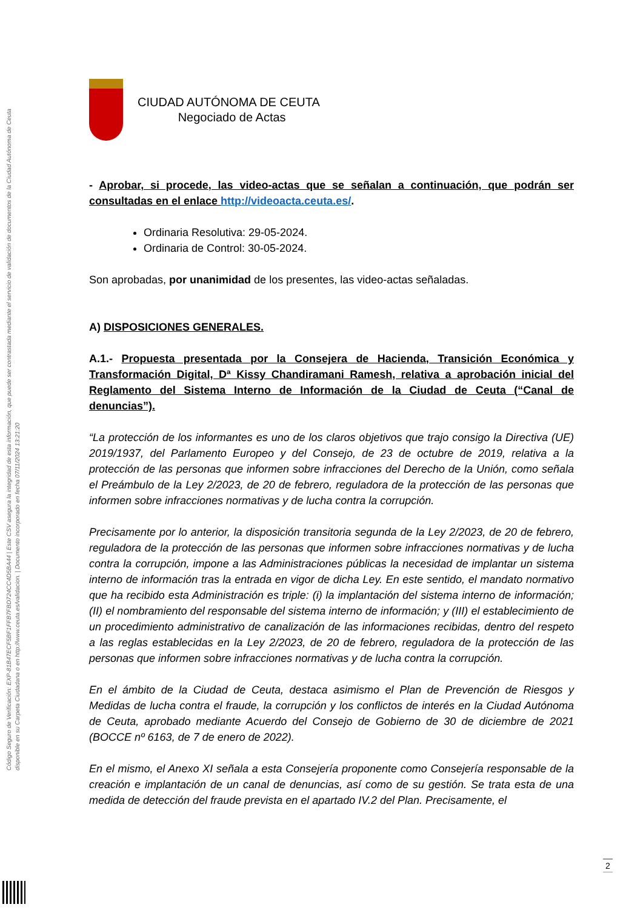Código Seguro de Verificación: EXP-81B47ECF5BF1FFB7FBD724CC4D5BA44 | Este CSV asegura la integridad de esta información, que puede ser contrastada mediante el servicio de validación de documentos de la Ciudad Autónoma de Ceuta disponible en su Carpeta Ciudadana o en http://www.ceuta.es/validacion. | Documento incorporado en fecha 07/11/2024 13:21:20
CIUDAD AUTÓNOMA DE CEUTA
Negociado de Actas
- Aprobar, si procede, las video-actas que se señalan a continuación, que podrán ser consultadas en el enlace http://videoacta.ceuta.es/.
Ordinaria Resolutiva: 29-05-2024.
Ordinaria de Control: 30-05-2024.
Son aprobadas, por unanimidad de los presentes, las video-actas señaladas.
A) DISPOSICIONES GENERALES.
A.1.- Propuesta presentada por la Consejera de Hacienda, Transición Económica y Transformación Digital, Dª Kissy Chandiramani Ramesh, relativa a aprobación inicial del Reglamento del Sistema Interno de Información de la Ciudad de Ceuta (“Canal de denuncias”).
“La protección de los informantes es uno de los claros objetivos que trajo consigo la Directiva (UE) 2019/1937, del Parlamento Europeo y del Consejo, de 23 de octubre de 2019, relativa a la protección de las personas que informen sobre infracciones del Derecho de la Unión, como señala el Preámbulo de la Ley 2/2023, de 20 de febrero, reguladora de la protección de las personas que informen sobre infracciones normativas y de lucha contra la corrupción.
Precisamente por lo anterior, la disposición transitoria segunda de la Ley 2/2023, de 20 de febrero, reguladora de la protección de las personas que informen sobre infracciones normativas y de lucha contra la corrupción, impone a las Administraciones públicas la necesidad de implantar un sistema interno de información tras la entrada en vigor de dicha Ley. En este sentido, el mandato normativo que ha recibido esta Administración es triple: (i) la implantación del sistema interno de información; (II) el nombramiento del responsable del sistema interno de información; y (III) el establecimiento de un procedimiento administrativo de canalización de las informaciones recibidas, dentro del respeto a las reglas establecidas en la Ley 2/2023, de 20 de febrero, reguladora de la protección de las personas que informen sobre infracciones normativas y de lucha contra la corrupción.
En el ámbito de la Ciudad de Ceuta, destaca asimismo el Plan de Prevención de Riesgos y Medidas de lucha contra el fraude, la corrupción y los conflictos de interés en la Ciudad Autónoma de Ceuta, aprobado mediante Acuerdo del Consejo de Gobierno de 30 de diciembre de 2021 (BOCCE nº 6163, de 7 de enero de 2022).
En el mismo, el Anexo XI señala a esta Consejería proponente como Consejería responsable de la creación e implantación de un canal de denuncias, así como de su gestión. Se trata esta de una medida de detección del fraude prevista en el apartado IV.2 del Plan. Precisamente, el
2